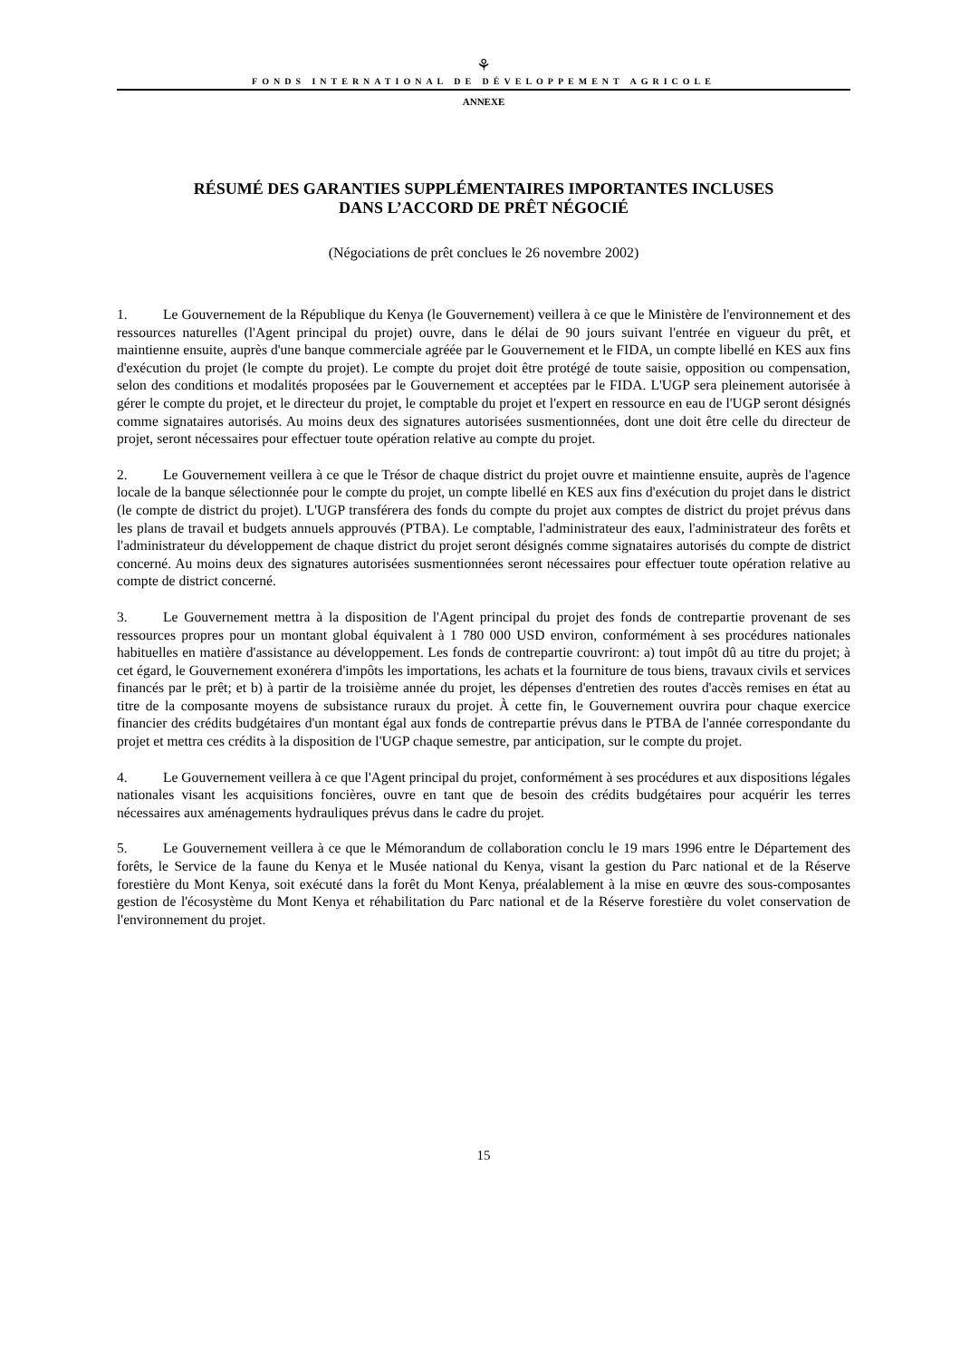⚘
FONDS INTERNATIONAL DE DÉVELOPPEMENT AGRICOLE
ANNEXE
RÉSUMÉ DES GARANTIES SUPPLÉMENTAIRES IMPORTANTES INCLUSES
DANS L’ACCORD DE PRÊT NÉGOCIÉ
(Négociations de prêt conclues le 26 novembre 2002)
1. Le Gouvernement de la République du Kenya (le Gouvernement) veillera à ce que le Ministère de l'environnement et des ressources naturelles (l'Agent principal du projet) ouvre, dans le délai de 90 jours suivant l'entrée en vigueur du prêt, et maintienne ensuite, auprès d'une banque commerciale agréée par le Gouvernement et le FIDA, un compte libellé en KES aux fins d'exécution du projet (le compte du projet). Le compte du projet doit être protégé de toute saisie, opposition ou compensation, selon des conditions et modalités proposées par le Gouvernement et acceptées par le FIDA. L'UGP sera pleinement autorisée à gérer le compte du projet, et le directeur du projet, le comptable du projet et l'expert en ressource en eau de l'UGP seront désignés comme signataires autorisés. Au moins deux des signatures autorisées susmentionnées, dont une doit être celle du directeur de projet, seront nécessaires pour effectuer toute opération relative au compte du projet.
2. Le Gouvernement veillera à ce que le Trésor de chaque district du projet ouvre et maintienne ensuite, auprès de l'agence locale de la banque sélectionnée pour le compte du projet, un compte libellé en KES aux fins d'exécution du projet dans le district (le compte de district du projet). L'UGP transférera des fonds du compte du projet aux comptes de district du projet prévus dans les plans de travail et budgets annuels approuvés (PTBA). Le comptable, l'administrateur des eaux, l'administrateur des forêts et l'administrateur du développement de chaque district du projet seront désignés comme signataires autorisés du compte de district concerné. Au moins deux des signatures autorisées susmentionnées seront nécessaires pour effectuer toute opération relative au compte de district concerné.
3. Le Gouvernement mettra à la disposition de l'Agent principal du projet des fonds de contrepartie provenant de ses ressources propres pour un montant global équivalent à 1 780 000 USD environ, conformément à ses procédures nationales habituelles en matière d'assistance au développement. Les fonds de contrepartie couvriront: a) tout impôt dû au titre du projet; à cet égard, le Gouvernement exonérera d'impôts les importations, les achats et la fourniture de tous biens, travaux civils et services financés par le prêt; et b) à partir de la troisième année du projet, les dépenses d'entretien des routes d'accès remises en état au titre de la composante moyens de subsistance ruraux du projet. À cette fin, le Gouvernement ouvrira pour chaque exercice financier des crédits budgétaires d'un montant égal aux fonds de contrepartie prévus dans le PTBA de l'année correspondante du projet et mettra ces crédits à la disposition de l'UGP chaque semestre, par anticipation, sur le compte du projet.
4. Le Gouvernement veillera à ce que l'Agent principal du projet, conformément à ses procédures et aux dispositions légales nationales visant les acquisitions foncières, ouvre en tant que de besoin des crédits budgétaires pour acquérir les terres nécessaires aux aménagements hydrauliques prévus dans le cadre du projet.
5. Le Gouvernement veillera à ce que le Mémorandum de collaboration conclu le 19 mars 1996 entre le Département des forêts, le Service de la faune du Kenya et le Musée national du Kenya, visant la gestion du Parc national et de la Réserve forestière du Mont Kenya, soit exécuté dans la forêt du Mont Kenya, préalablement à la mise en œuvre des sous-composantes gestion de l'écosystème du Mont Kenya et réhabilitation du Parc national et de la Réserve forestière du volet conservation de l'environnement du projet.
15